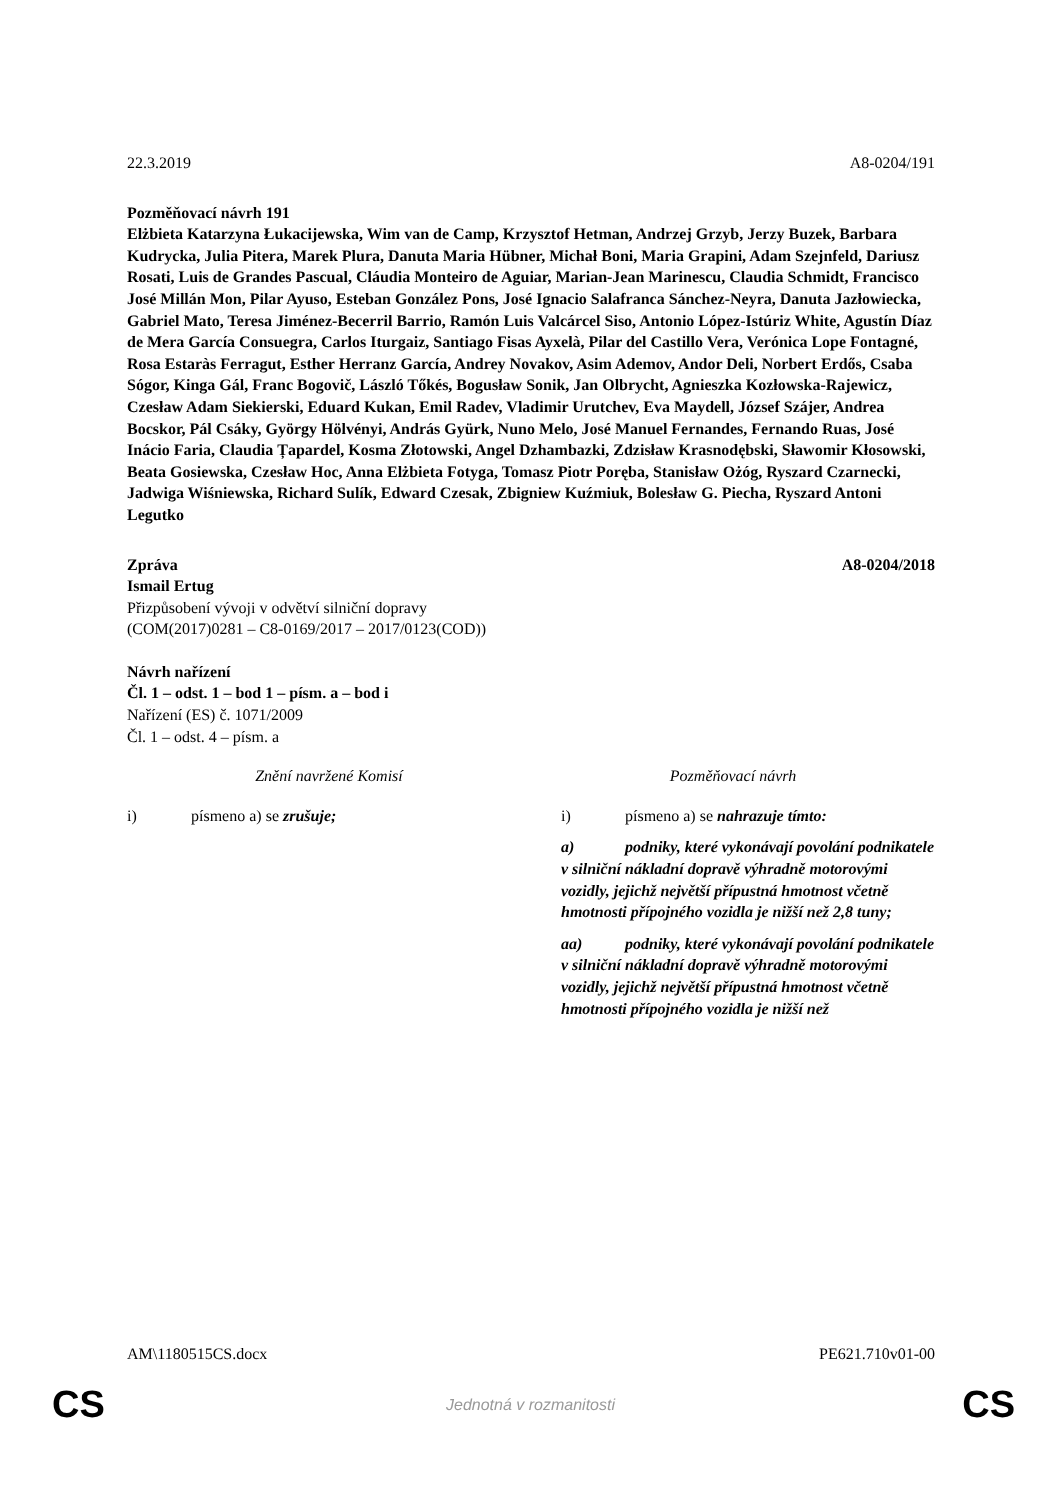22.3.2019 A8-0204/191
Pozměňovací návrh 191
Elżbieta Katarzyna Łukacijewska, Wim van de Camp, Krzysztof Hetman, Andrzej Grzyb, Jerzy Buzek, Barbara Kudrycka, Julia Pitera, Marek Plura, Danuta Maria Hübner, Michał Boni, Maria Grapini, Adam Szejnfeld, Dariusz Rosati, Luis de Grandes Pascual, Cláudia Monteiro de Aguiar, Marian-Jean Marinescu, Claudia Schmidt, Francisco José Millán Mon, Pilar Ayuso, Esteban González Pons, José Ignacio Salafranca Sánchez-Neyra, Danuta Jazłowiecka, Gabriel Mato, Teresa Jiménez-Becerril Barrio, Ramón Luis Valcárcel Siso, Antonio López-Istúriz White, Agustín Díaz de Mera García Consuegra, Carlos Iturgaiz, Santiago Fisas Ayxelà, Pilar del Castillo Vera, Verónica Lope Fontagné, Rosa Estaràs Ferragut, Esther Herranz García, Andrey Novakov, Asim Ademov, Andor Deli, Norbert Erdős, Csaba Sógor, Kinga Gál, Franc Bogovič, László Tőkés, Bogusław Sonik, Jan Olbrycht, Agnieszka Kozłowska-Rajewicz, Czesław Adam Siekierski, Eduard Kukan, Emil Radev, Vladimir Urutchev, Eva Maydell, József Szájer, Andrea Bocskor, Pál Csáky, György Hölvényi, András Gyürk, Nuno Melo, José Manuel Fernandes, Fernando Ruas, José Inácio Faria, Claudia Țapardel, Kosma Złotowski, Angel Dzhambazki, Zdzisław Krasnodębski, Sławomir Kłosowski, Beata Gosiewska, Czesław Hoc, Anna Elżbieta Fotyga, Tomasz Piotr Poręba, Stanisław Ożóg, Ryszard Czarnecki, Jadwiga Wiśniewska, Richard Sulík, Edward Czesak, Zbigniew Kuźmiuk, Bolesław G. Piecha, Ryszard Antoni Legutko
Zpráva A8-0204/2018
Ismail Ertug
Přizpůsobení vývoji v odvětví silniční dopravy
(COM(2017)0281 – C8-0169/2017 – 2017/0123(COD))
Návrh nařízení
Čl. 1 – odst. 1 – bod 1 – písm. a – bod i
Nařízení (ES) č. 1071/2009
Čl. 1 – odst. 4 – písm. a
| Znění navržené Komisí | Pozměňovací návrh |
| --- | --- |
| i) písmeno a) se zrušuje; | i) písmeno a) se nahrazuje tímto: |
| | a) podniky, které vykonávají povolání podnikatele v silniční nákladní dopravě výhradně motorovými vozidly, jejichž největší přípustná hmotnost včetně hmotnosti přípojného vozidla je nižší než 2,8 tuny; |
| | aa) podniky, které vykonávají povolání podnikatele v silniční nákladní dopravě výhradně motorovými vozidly, jejichž největší přípustná hmotnost včetně hmotnosti přípojného vozidla je nižší než |
AM\1180515CS.docx PE621.710v01-00
CS Jednotná v rozmanitosti CS